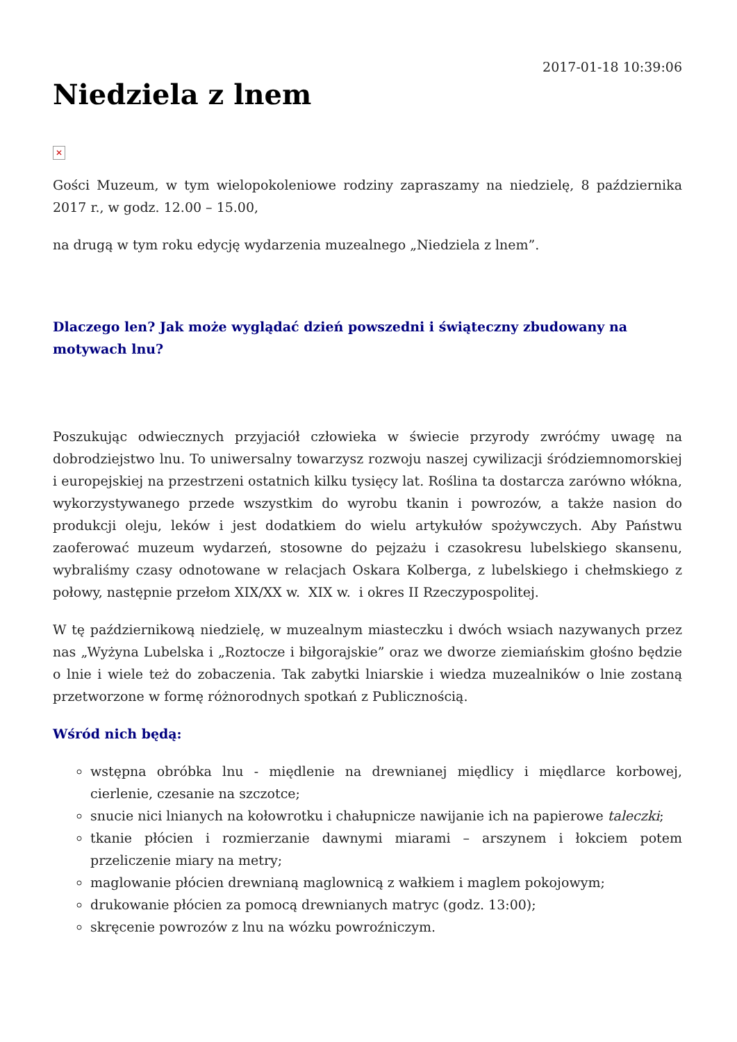2017-01-18 10:39:06
Niedziela z lnem
✕
Gości Muzeum, w tym wielopokoleniowe rodziny zapraszamy na niedzielę, 8 października 2017 r., w godz. 12.00 – 15.00,
na drugą w tym roku edycję wydarzenia muzealnego „Niedziela z lnem”.
Dlaczego len? Jak może wyglądać dzień powszedni i świąteczny zbudowany na motywach lnu?
Poszukując odwiecznych przyjaciół człowieka w świecie przyrody zwróćmy uwagę na dobrodziejstwo lnu. To uniwersalny towarzysz rozwoju naszej cywilizacji śródziemnomorskiej i europejskiej na przestrzeni ostatnich kilku tysięcy lat. Roślina ta dostarcza zarówno włókna, wykorzystywanego przede wszystkim do wyrobu tkanin i powrozów, a także nasion do produkcji oleju, leków i jest dodatkiem do wielu artykułów spożywczych. Aby Państwu zaoferować muzeum wydarzeń, stosowne do pejzażu i czasokresu lubelskiego skansenu, wybraliśmy czasy odnotowane w relacjach Oskara Kolberga, z lubelskiego i chełmskiego z połowy, następnie przełom XIX/XX w. XIX w. i okres II Rzeczypospolitej.
W tę październikową niedzielę, w muzealnym miasteczku i dwóch wsiach nazywanych przez nas „Wyżyna Lubelska i „Roztocze i biłgorajskie” oraz we dworze ziemiańskim głośno będzie o lnie i wiele też do zobaczenia. Tak zabytki lniarskie i wiedza muzealników o lnie zostaną przetworzone w formę różnorodnych spotkań z Publicznością.
Wśród nich będą:
wstępna obróbka lnu - międlenie na drewnianej międlicy i międlarce korbowej, cierlenie, czesanie na szczotce;
snucie nici lnianych na kołowrotku i chałupnicze nawijanie ich na papierowe taleczki;
tkanie płócien i rozmierzanie dawnymi miarami – arszynem i łokciem potem przeliczenie miary na metry;
maglowanie płócien drewnianą maglownicą z wałkiem i maglem pokojowym;
drukowanie płócien za pomocą drewnianych matryc (godz. 13:00);
skręcenie powrozów z lnu na wózku powroźniczym.